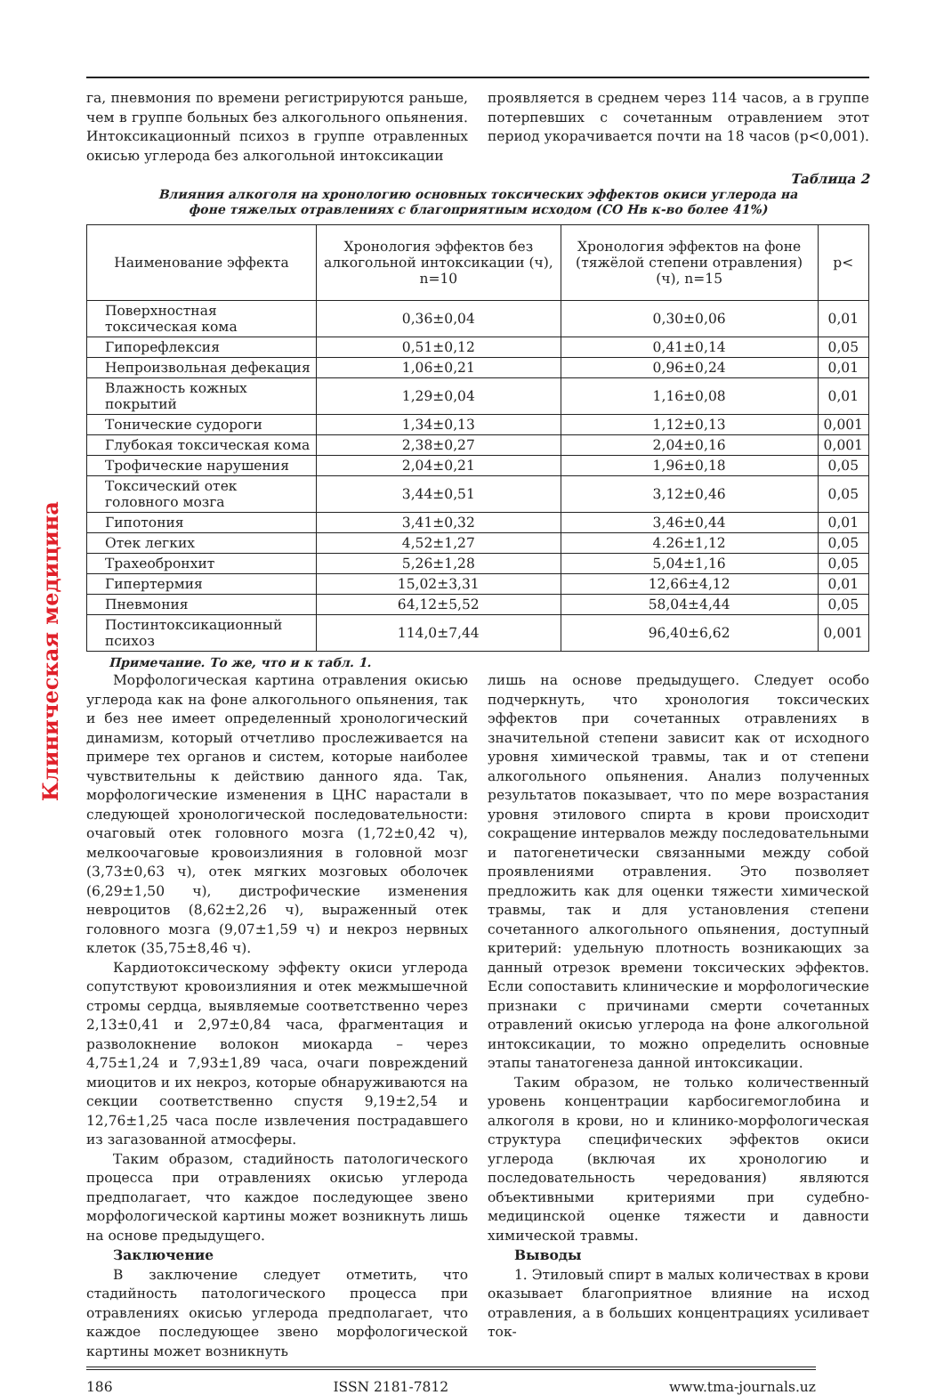Клиническая медицина
га, пневмония по времени регистрируются раньше, чем в группе больных без алкогольного опьянения. Интоксикационный психоз в группе отравленных окисью углерода без алкогольной интоксикации
проявляется в среднем через 114 часов, а в группе потерпевших с сочетанным отравлением этот период укорачивается почти на 18 часов (p<0,001).
Таблица 2
Влияния алкоголя на хронологию основных токсических эффектов окиси углерода на
фоне тяжелых отравлениях с благоприятным исходом (CO Нв к-во более 41%)
| Наименование эффекта | Хронология эффектов без алкогольной интоксикации (ч), n=10 | Хронология эффектов на фоне (тяжёлой степени отравления) (ч), n=15 | p< |
| --- | --- | --- | --- |
| Поверхностная токсическая кома | 0,36±0,04 | 0,30±0,06 | 0,01 |
| Гипорефлексия | 0,51±0,12 | 0,41±0,14 | 0,05 |
| Непроизвольная дефекация | 1,06±0,21 | 0,96±0,24 | 0,01 |
| Влажность кожных покрытий | 1,29±0,04 | 1,16±0,08 | 0,01 |
| Тонические судороги | 1,34±0,13 | 1,12±0,13 | 0,001 |
| Глубокая токсическая кома | 2,38±0,27 | 2,04±0,16 | 0,001 |
| Трофические нарушения | 2,04±0,21 | 1,96±0,18 | 0,05 |
| Токсический отек головного мозга | 3,44±0,51 | 3,12±0,46 | 0,05 |
| Гипотония | 3,41±0,32 | 3,46±0,44 | 0,01 |
| Отек легких | 4,52±1,27 | 4.26±1,12 | 0,05 |
| Трахеобронхит | 5,26±1,28 | 5,04±1,16 | 0,05 |
| Гипертермия | 15,02±3,31 | 12,66±4,12 | 0,01 |
| Пневмония | 64,12±5,52 | 58,04±4,44 | 0,05 |
| Постинтоксикационный психоз | 114,0±7,44 | 96,40±6,62 | 0,001 |
Примечание. То же, что и к табл. 1.
Морфологическая картина отравления окисью углерода как на фоне алкогольного опьянения, так и без нее имеет определенный хронологический динамизм, который отчетливо прослеживается на примере тех органов и систем, которые наиболее чувствительны к действию данного яда. Так, морфологические изменения в ЦНС нарастали в следующей хронологической последовательности: очаговый отек головного мозга (1,72±0,42 ч), мелкоочаговые кровоизлияния в головной мозг (3,73±0,63 ч), отек мягких мозговых оболочек (6,29±1,50 ч), дистрофические изменения невроцитов (8,62±2,26 ч), выраженный отек головного мозга (9,07±1,59 ч) и некроз нервных клеток (35,75±8,46 ч).
Кардиотоксическому эффекту окиси углерода сопутствуют кровоизлияния и отек межмышечной стромы сердца, выявляемые соответственно через 2,13±0,41 и 2,97±0,84 часа, фрагментация и разволокнение волокон миокарда – через 4,75±1,24 и 7,93±1,89 часа, очаги повреждений миоцитов и их некроз, которые обнаруживаются на секции соответственно спустя 9,19±2,54 и 12,76±1,25 часа после извлечения пострадавшего из загазованной атмосферы.
Таким образом, стадийность патологического процесса при отравлениях окисью углерода предполагает, что каждое последующее звено морфологической картины может возникнуть лишь на основе предыдущего.
Заключение
В заключение следует отметить, что стадийность патологического процесса при отравлениях окисью углерода предполагает, что каждое последующее звено морфологической картины может возникнуть
лишь на основе предыдущего. Следует особо подчеркнуть, что хронология токсических эффектов при сочетанных отравлениях в значительной степени зависит как от исходного уровня химической травмы, так и от степени алкогольного опьянения. Анализ полученных результатов показывает, что по мере возрастания уровня этилового спирта в крови происходит сокращение интервалов между последовательными и патогенетически связанными между собой проявлениями отравления. Это позволяет предложить как для оценки тяжести химической травмы, так и для установления степени сочетанного алкогольного опьянения, доступный критерий: удельную плотность возникающих за данный отрезок времени токсических эффектов. Если сопоставить клинические и морфологические признаки с причинами смерти сочетанных отравлений окисью углерода на фоне алкогольной интоксикации, то можно определить основные этапы танатогенеза данной интоксикации.
Таким образом, не только количественный уровень концентрации карбосигемоглобина и алкоголя в крови, но и клинико-морфологическая структура специфических эффектов окиси углерода (включая их хронологию и последовательность чередования) являются объективными критериями при судебно-медицинской оценке тяжести и давности химической травмы.
Выводы
1. Этиловый спирт в малых количествах в крови оказывает благоприятное влияние на исход отравления, а в больших концентрациях усиливает ток-
186 ISSN 2181-7812 www.tma-journals.uz